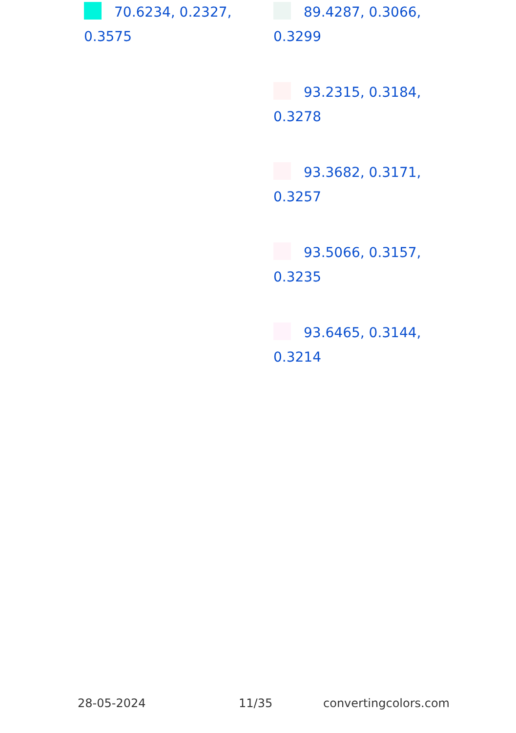70.6234, 0.2327, 0.3575 89.4287, 0.3066, 0.3299
93.2315, 0.3184, 0.3278
93.3682, 0.3171, 0.3257
93.5066, 0.3157, 0.3235
93.6465, 0.3144, 0.3214
28-05-2024 11/35 convertingcolors.com